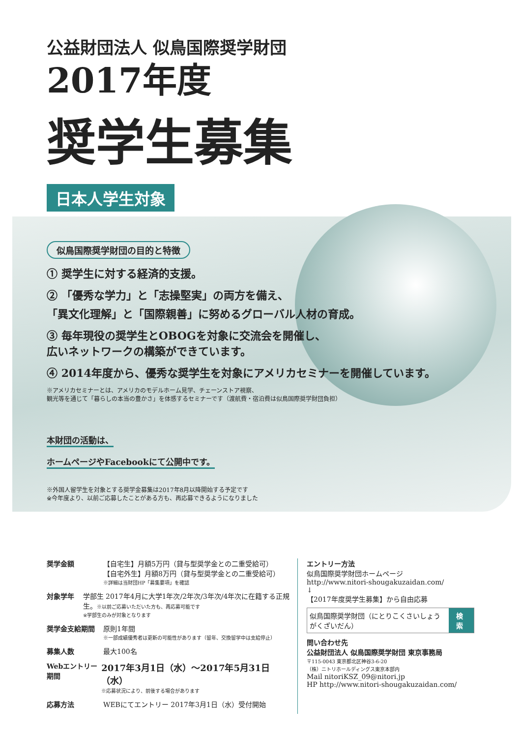公益財団法人 似鳥国際奨学財団
2017年度
奨学生募集
日本人学生対象
似鳥国際奨学財団の目的と特徴
① 奨学生に対する経済的支援。
② 「優秀な学力」と「志操堅実」の両方を備え、
「異文化理解」と「国際親善」に努めるグローバル人材の育成。
③ 毎年現役の奨学生とOBOGを対象に交流会を開催し、
広いネットワークの構築ができています。
④ 2014年度から、優秀な奨学生を対象にアメリカセミナーを開催しています。
※アメリカセミナーとは、アメリカのモデルホーム見学、チェーンストア視察、
観光等を通じて「暮らしの本当の豊かさ」を体感するセミナーです（渡航費・宿泊費は似鳥国際奨学財団負担）
本財団の活動は、
ホームページやFacebookにて公開中です。
※外国人留学生を対象とする奨学金募集は2017年8月以降開始する予定です
※今年度より、以前ご応募したことがある方も、再応募できるようになりました
奨学金額 【自宅生】月額5万円（貸与型奨学金との二重受給可）
【自宅外生】月額8万円（貸与型奨学金との二重受給可）
※詳細は当財団HP「募集要項」を確認
対象学年 学部生 2017年4月に大学1年次/2年次/3年次/4年次に在籍する正規生。※以前ご応募いただいた方も、再応募可能です
※学部生のみが対象となります
奨学金支給期間 原則1年間
※一部成績優秀者は更新の可能性があります（留年、交換留学中は支給停止）
募集人数 最大100名
Webエントリー期間
2017年3月1日（水）～2017年5月31日（水）
※応募状況により、前後する場合があります
応募方法 WEBにてエントリー 2017年3月1日（水）受付開始
エントリー方法
似鳥国際奨学財団ホームページ
http://www.nitori-shougakuzaidan.com/
↓
【2017年度奨学生募集】から自由応募
似鳥国際奨学財団（にとりこくさいしょうがくざいだん） 検索
問い合わせ先
公益財団法人 似鳥国際奨学財団 東京事務局
〒115-0043 東京都北区神谷3-6-20
（株）ニトリホールディングス東京本部内
Mail nitoriKSZ_09@nitori.jp
HP http://www.nitori-shougakuzaidan.com/